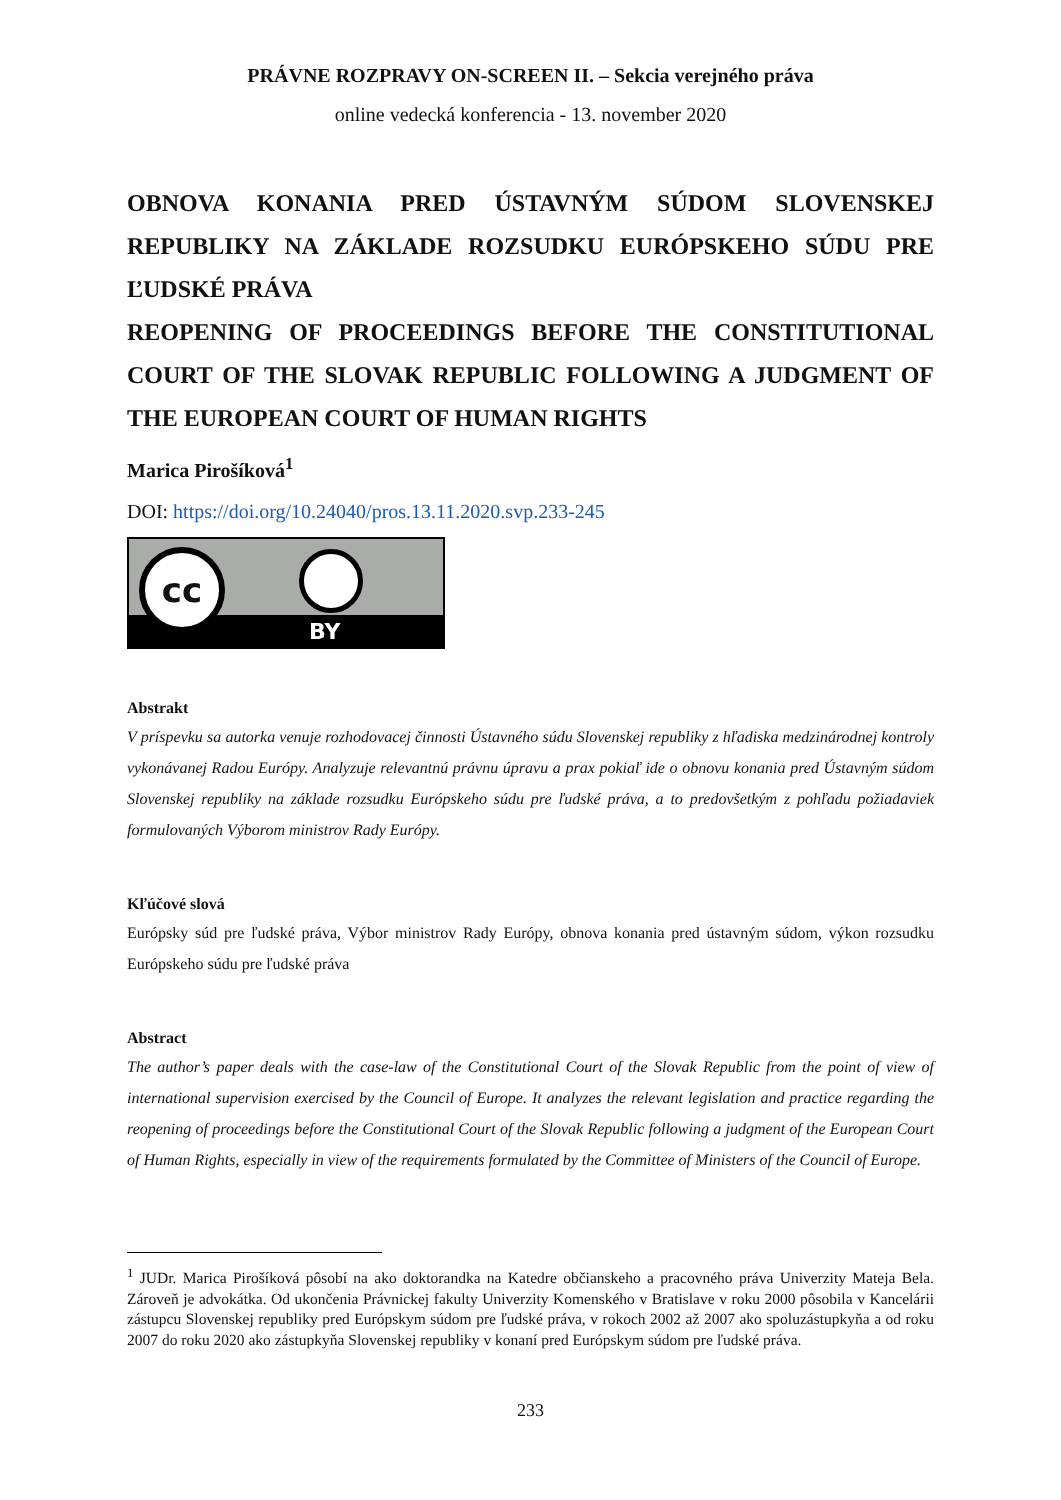PRÁVNE ROZPRAVY ON-SCREEN II. – Sekcia verejného práva
online vedecká konferencia - 13. november 2020
OBNOVA KONANIA PRED ÚSTAVNÝM SÚDOM SLOVENSKEJ REPUBLIKY NA ZÁKLADE ROZSUDKU EURÓPSKEHO SÚDU PRE ĽUDSKÉ PRÁVA
REOPENING OF PROCEEDINGS BEFORE THE CONSTITUTIONAL COURT OF THE SLOVAK REPUBLIC FOLLOWING A JUDGMENT OF THE EUROPEAN COURT OF HUMAN RIGHTS
Marica Pirošíková<sup>1</sup>
DOI: https://doi.org/10.24040/pros.13.11.2020.svp.233-245
cc
BY
Abstrakt
V príspevku sa autorka venuje rozhodovacej činnosti Ústavného súdu Slovenskej republiky z hľadiska medzinárodnej kontroly vykonávanej Radou Európy. Analyzuje relevantnú právnu úpravu a prax pokiaľ ide o obnovu konania pred Ústavným súdom Slovenskej republiky na základe rozsudku Európskeho súdu pre ľudské práva, a to predovšetkým z pohľadu požiadaviek formulovaných Výborom ministrov Rady Európy.
Kľúčové slová
Európsky súd pre ľudské práva, Výbor ministrov Rady Európy, obnova konania pred ústavným súdom, výkon rozsudku Európskeho súdu pre ľudské práva
Abstract
The author’s paper deals with the case-law of the Constitutional Court of the Slovak Republic from the point of view of international supervision exercised by the Council of Europe. It analyzes the relevant legislation and practice regarding the reopening of proceedings before the Constitutional Court of the Slovak Republic following a judgment of the European Court of Human Rights, especially in view of the requirements formulated by the Committee of Ministers of the Council of Europe.
<sup>1</sup> JUDr. Marica Pirošíková pôsobí na ako doktorandka na Katedre občianskeho a pracovného práva Univerzity Mateja Bela. Zároveň je advokátka. Od ukončenia Právnickej fakulty Univerzity Komenského v Bratislave v roku 2000 pôsobila v Kancelárii zástupcu Slovenskej republiky pred Európskym súdom pre ľudské práva, v rokoch 2002 až 2007 ako spoluzástupkyňa a od roku 2007 do roku 2020 ako zástupkyňa Slovenskej republiky v konaní pred Európskym súdom pre ľudské práva.
233